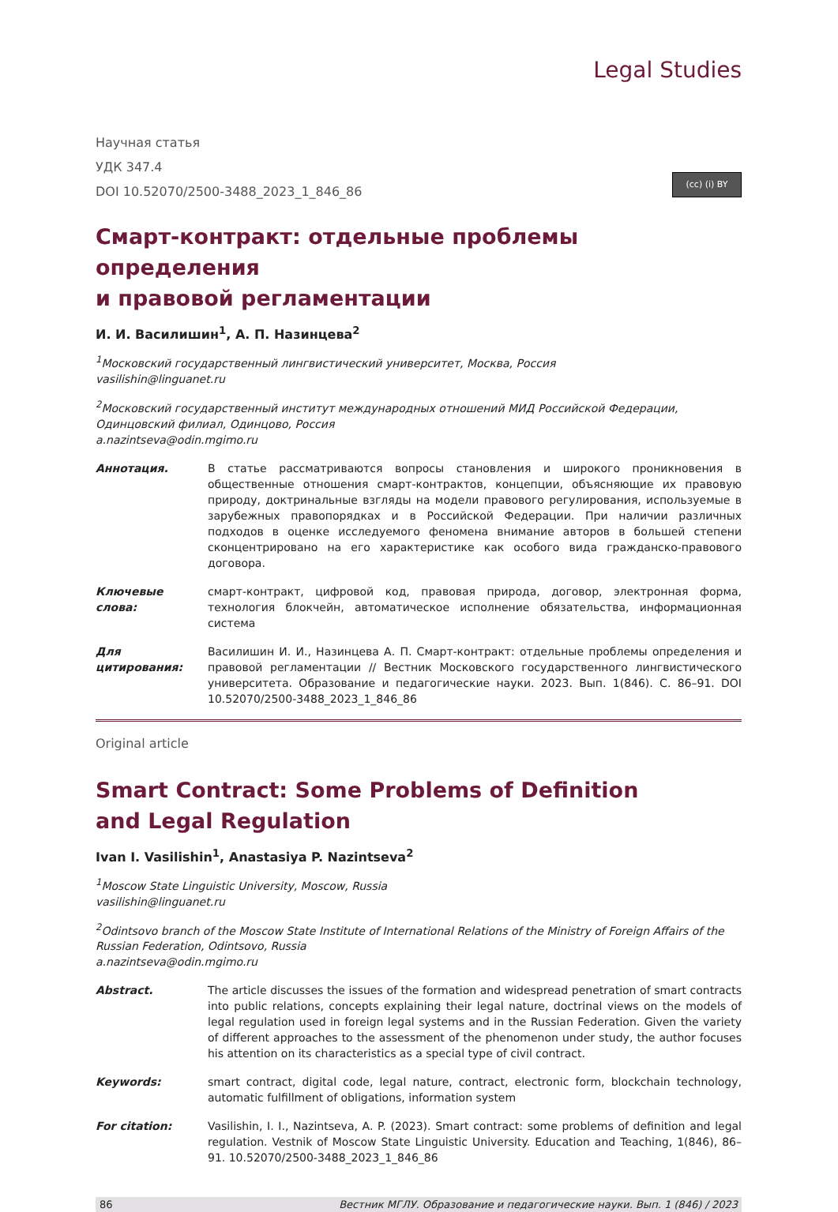Legal Studies
Научная статья
УДК 347.4
DOI 10.52070/2500-3488_2023_1_846_86
(cc) (i) BY
Смарт-контракт: отдельные проблемы определения
и правовой регламентации
И. И. Василишин<sup>1</sup>, А. П. Назинцева<sup>2</sup>
<sup>1</sup> Московский государственный лингвистический университет, Москва, Россия
vasilishin@linguanet.ru
<sup>2</sup> Московский государственный институт международных отношений МИД Российской Федерации, Одинцовский филиал, Одинцово, Россия
a.nazintseva@odin.mgimo.ru
Аннотация. В статье рассматриваются вопросы становления и широкого проникновения в общественные отношения смарт-контрактов, концепции, объясняющие их правовую природу, доктринальные взгляды на модели правового регулирования, используемые в зарубежных правопорядках и в Российской Федерации. При наличии различных подходов в оценке исследуемого феномена внимание авторов в большей степени сконцентрировано на его характеристике как особого вида гражданско-правового договора.
Ключевые слова: смарт-контракт, цифровой код, правовая природа, договор, электронная форма, технология блокчейн, автоматическое исполнение обязательства, информационная система
Для цитирования: Василишин И. И., Назинцева А. П. Смарт-контракт: отдельные проблемы определения и правовой регламентации // Вестник Московского государственного лингвистического университета. Образование и педагогические науки. 2023. Вып. 1(846). С. 86–91. DOI 10.52070/2500-3488_2023_1_846_86
Original article
Smart Contract: Some Problems of Definition
and Legal Regulation
Ivan I. Vasilishin<sup>1</sup>, Anastasiya P. Nazintseva<sup>2</sup>
<sup>1</sup> Moscow State Linguistic University, Moscow, Russia
vasilishin@linguanet.ru
<sup>2</sup> Odintsovo branch of the Moscow State Institute of International Relations of the Ministry of Foreign Affairs of the Russian Federation, Odintsovo, Russia
a.nazintseva@odin.mgimo.ru
Abstract. The article discusses the issues of the formation and widespread penetration of smart contracts into public relations, concepts explaining their legal nature, doctrinal views on the models of legal regulation used in foreign legal systems and in the Russian Federation. Given the variety of different approaches to the assessment of the phenomenon under study, the author focuses his attention on its characteristics as a special type of civil contract.
Keywords: smart contract, digital code, legal nature, contract, electronic form, blockchain technology, automatic fulfillment of obligations, information system
For citation: Vasilishin, I. I., Nazintseva, A. P. (2023). Smart contract: some problems of definition and legal regulation. Vestnik of Moscow State Linguistic University. Education and Teaching, 1(846), 86–91. 10.52070/2500-3488_2023_1_846_86
86 Вестник МГЛУ. Образование и педагогические науки. Вып. 1 (846) / 2023